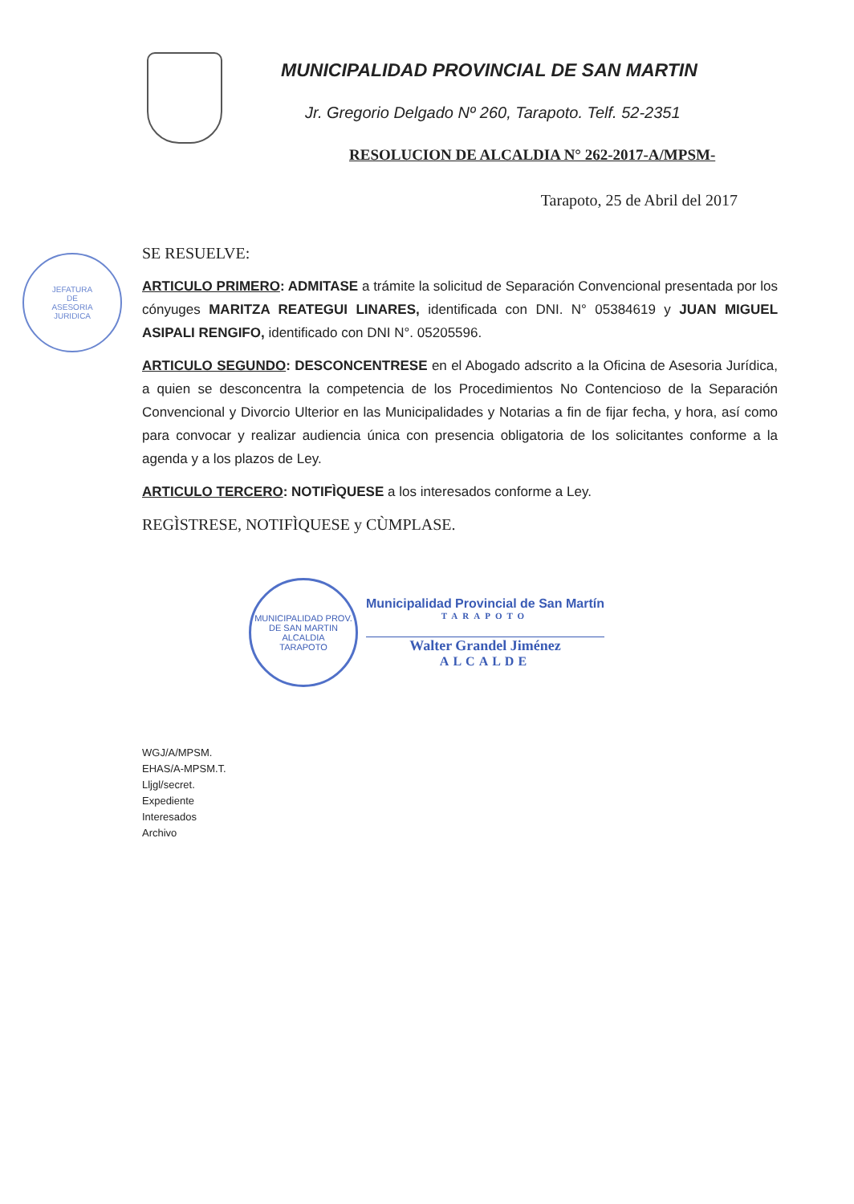JEFATURA
DE
ASESORIA
JURIDICA
MUNICIPALIDAD PROVINCIAL DE SAN MARTIN
Jr. Gregorio Delgado Nº 260, Tarapoto. Telf. 52-2351
RESOLUCION DE ALCALDIA N° 262-2017-A/MPSM-
Tarapoto, 25 de Abril del 2017
SE RESUELVE:
ARTICULO PRIMERO: ADMITASE a trámite la solicitud de Separación Convencional presentada por los cónyuges MARITZA REATEGUI LINARES, identificada con DNI. N° 05384619 y JUAN MIGUEL ASIPALI RENGIFO, identificado con DNI N°. 05205596.
ARTICULO SEGUNDO: DESCONCENTRESE en el Abogado adscrito a la Oficina de Asesoria Jurídica, a quien se desconcentra la competencia de los Procedimientos No Contencioso de la Separación Convencional y Divorcio Ulterior en las Municipalidades y Notarias a fin de fijar fecha, y hora, así como para convocar y realizar audiencia única con presencia obligatoria de los solicitantes conforme a la agenda y a los plazos de Ley.
ARTICULO TERCERO: NOTIFÌQUESE a los interesados conforme a Ley.
REGÌSTRESE, NOTIFÌQUESE y CÙMPLASE.
MUNICIPALIDAD PROV. DE SAN MARTIN
ALCALDIA
TARAPOTO
Municipalidad Provincial de San Martín
TARAPOTO
Walter Grandel Jiménez
ALCALDE
WGJ/A/MPSM.
EHAS/A-MPSM.T.
Lljgl/secret.
Expediente
Interesados
Archivo